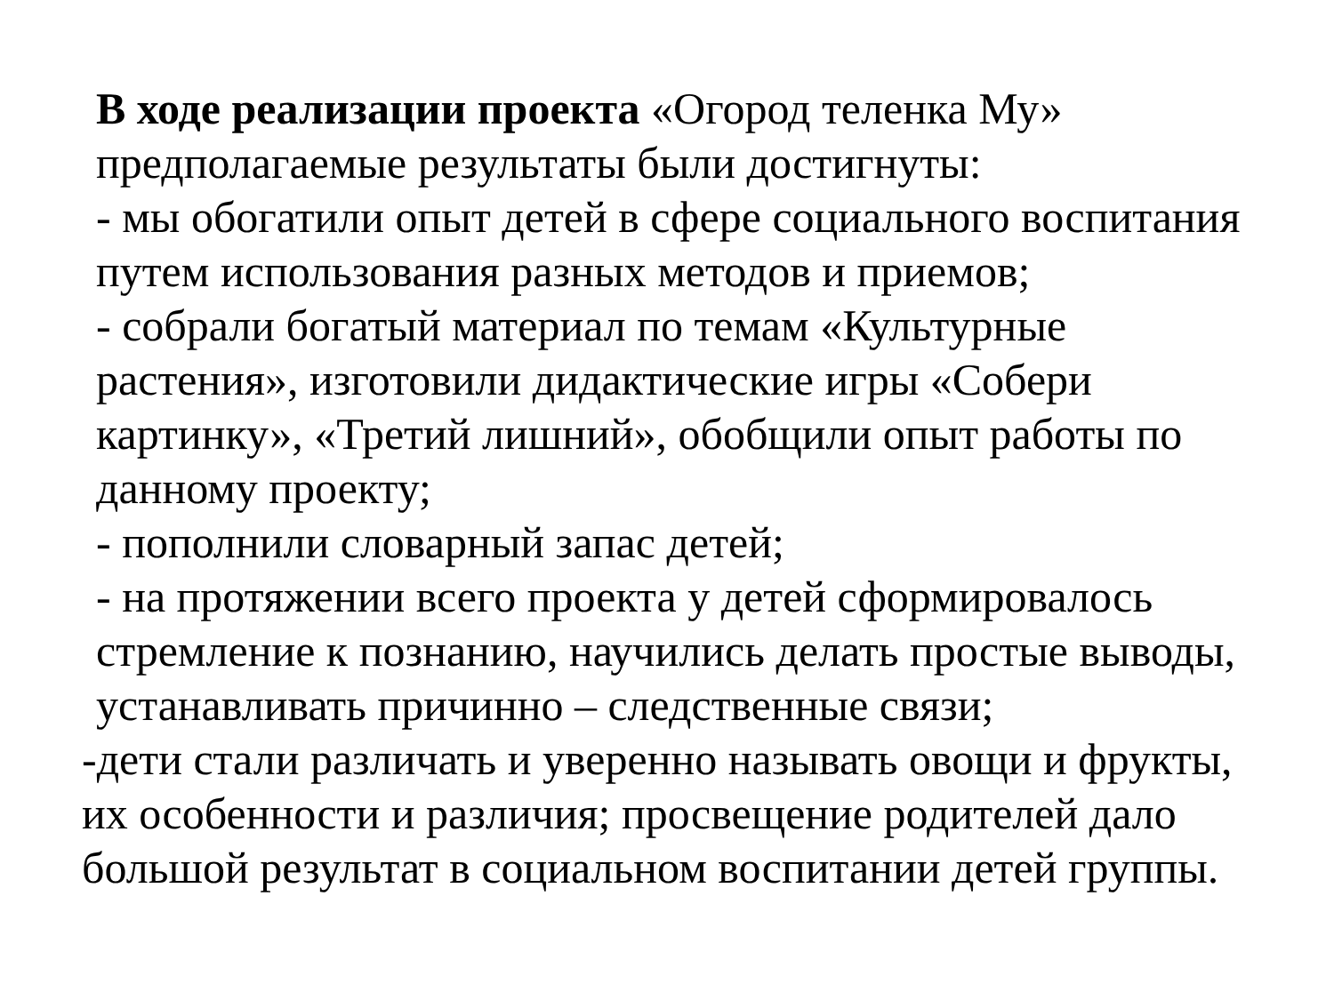В ходе реализации проекта «Огород теленка Му» предполагаемые результаты были достигнуты:
- мы обогатили опыт детей в сфере социального воспитания путем использования разных методов и приемов;
- собрали богатый материал по темам «Культурные растения», изготовили дидактические игры «Собери картинку», «Третий лишний», обобщили опыт работы по данному проекту;
- пополнили словарный запас детей;
- на протяжении всего проекта у детей сформировалось стремление к познанию, научились делать простые выводы, устанавливать причинно – следственные связи;
-дети стали различать и уверенно называть овощи и фрукты, их особенности и различия; просвещение родителей дало большой результат в социальном воспитании детей группы.